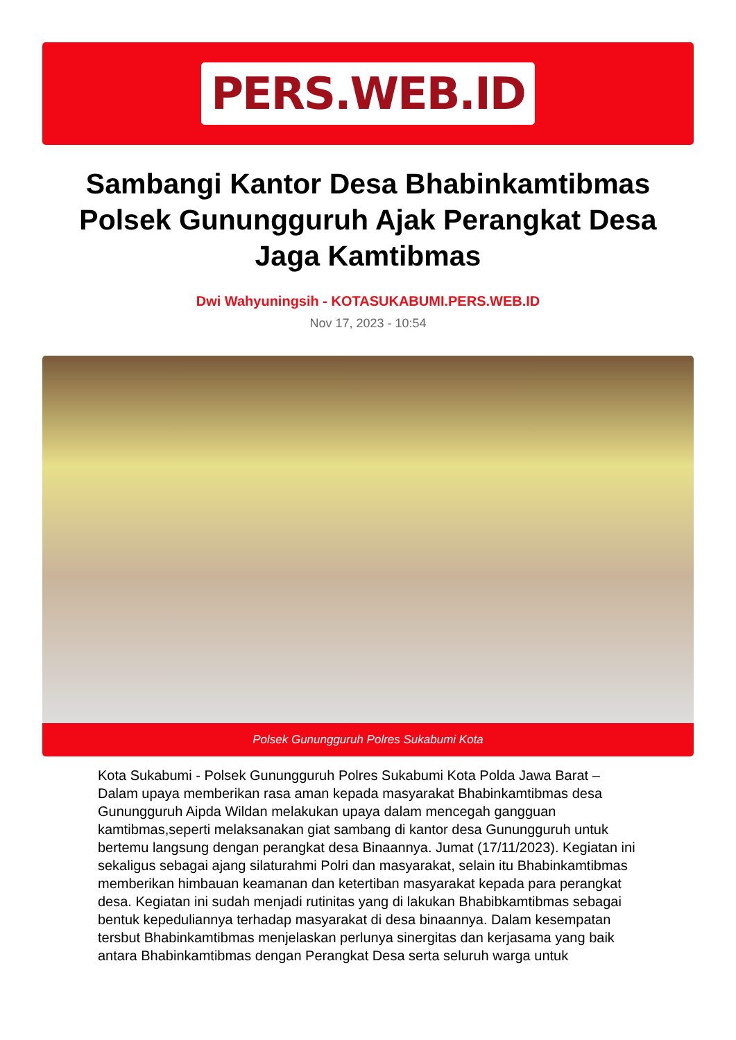PERS.WEB.ID
Sambangi Kantor Desa Bhabinkamtibmas Polsek Gunungguruh Ajak Perangkat Desa Jaga Kamtibmas
Dwi Wahyuningsih - KOTASUKABUMI.PERS.WEB.ID
Nov 17, 2023 - 10:54
Polsek Gunungguruh Polres Sukabumi Kota
Kota Sukabumi - Polsek Gunungguruh Polres Sukabumi Kota Polda Jawa Barat – Dalam upaya memberikan rasa aman kepada masyarakat Bhabinkamtibmas desa Gunungguruh Aipda Wildan melakukan upaya dalam mencegah gangguan kamtibmas,seperti melaksanakan giat sambang di kantor desa Gunungguruh untuk bertemu langsung dengan perangkat desa Binaannya. Jumat (17/11/2023). Kegiatan ini sekaligus sebagai ajang silaturahmi Polri dan masyarakat, selain itu Bhabinkamtibmas memberikan himbauan keamanan dan ketertiban masyarakat kepada para perangkat desa. Kegiatan ini sudah menjadi rutinitas yang di lakukan Bhabibkamtibmas sebagai bentuk kepeduliannya terhadap masyarakat di desa binaannya. Dalam kesempatan tersbut Bhabinkamtibmas menjelaskan perlunya sinergitas dan kerjasama yang baik antara Bhabinkamtibmas dengan Perangkat Desa serta seluruh warga untuk